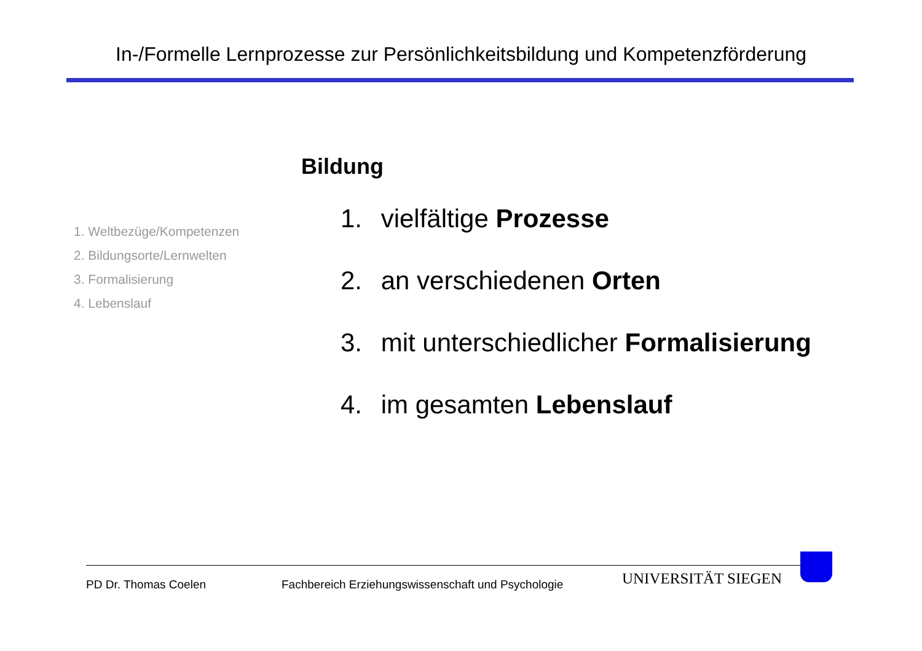In-/Formelle Lernprozesse zur Persönlichkeitsbildung und Kompetenzförderung
1. Weltbezüge/Kompetenzen
2. Bildungsorte/Lernwelten
3. Formalisierung
4. Lebenslauf
Bildung
1. vielfältige Prozesse
2. an verschiedenen Orten
3. mit unterschiedlicher Formalisierung
4. im gesamten Lebenslauf
PD Dr. Thomas Coelen Fachbereich Erziehungswissenschaft und Psychologie UNIVERSITÄT SIEGEN